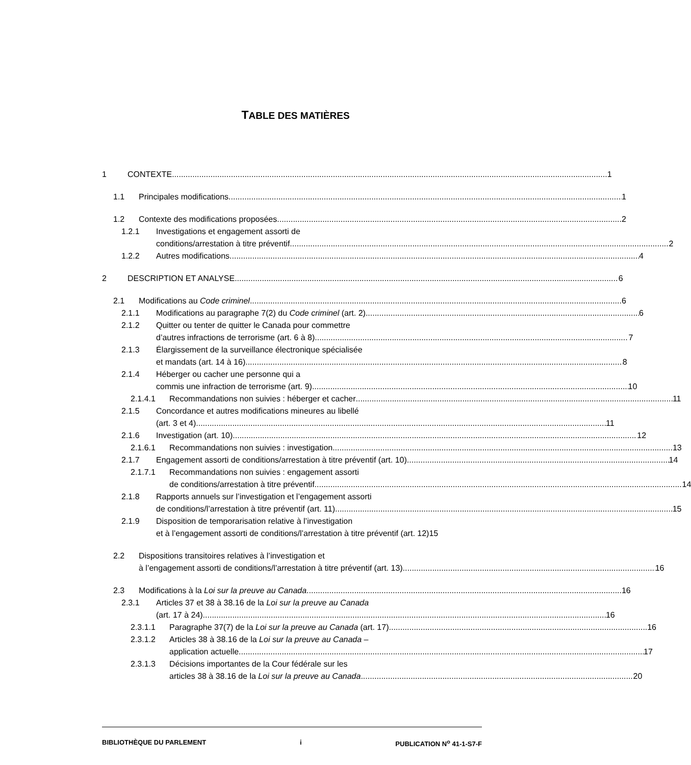TABLE DES MATIÈRES
1 CONTEXTE 1
1.1 Principales modifications 1
1.2 Contexte des modifications proposées 2
1.2.1 Investigations et engagement assorti de
conditions/arrestation à titre préventif 2
1.2.2 Autres modifications 4
2 DESCRIPTION ET ANALYSE 6
2.1 Modifications au Code criminel 6
2.1.1 Modifications au paragraphe 7(2) du Code criminel (art. 2) 6
2.1.2 Quitter ou tenter de quitter le Canada pour commettre
d’autres infractions de terrorisme (art. 6 à 8) 7
2.1.3 Élargissement de la surveillance électronique spécialisée
et mandats (art. 14 à 16) 8
2.1.4 Héberger ou cacher une personne qui a
commis une infraction de terrorisme (art. 9) 10
2.1.4.1 Recommandations non suivies : héberger et cacher 11
2.1.5 Concordance et autres modifications mineures au libellé
(art. 3 et 4) 11
2.1.6 Investigation (art. 10) 12
2.1.6.1 Recommandations non suivies : investigation 13
2.1.7 Engagement assorti de conditions/arrestation à titre préventif (art. 10) 14
2.1.7.1 Recommandations non suivies : engagement assorti
de conditions/arrestation à titre préventif 14
2.1.8 Rapports annuels sur l’investigation et l’engagement assorti
de conditions/l’arrestation à titre préventif (art. 11) 15
2.1.9 Disposition de temporarisation relative à l’investigation
et à l’engagement assorti de conditions/l’arrestation à titre préventif (art. 12)15
2.2 Dispositions transitoires relatives à l’investigation et
à l’engagement assorti de conditions/l’arrestation à titre préventif (art. 13) 16
2.3 Modifications à la Loi sur la preuve au Canada 16
2.3.1 Articles 37 et 38 à 38.16 de la Loi sur la preuve au Canada
(art. 17 à 24) 16
2.3.1.1 Paragraphe 37(7) de la Loi sur la preuve au Canada (art. 17) 16
2.3.1.2 Articles 38 à 38.16 de la Loi sur la preuve au Canada –
application actuelle 17
2.3.1.3 Décisions importantes de la Cour fédérale sur les
articles 38 à 38.16 de la Loi sur la preuve au Canada 20
BIBLIOTHÈQUE DU PARLEMENT i PUBLICATION N<sup>o</sup> 41-1-S7-F